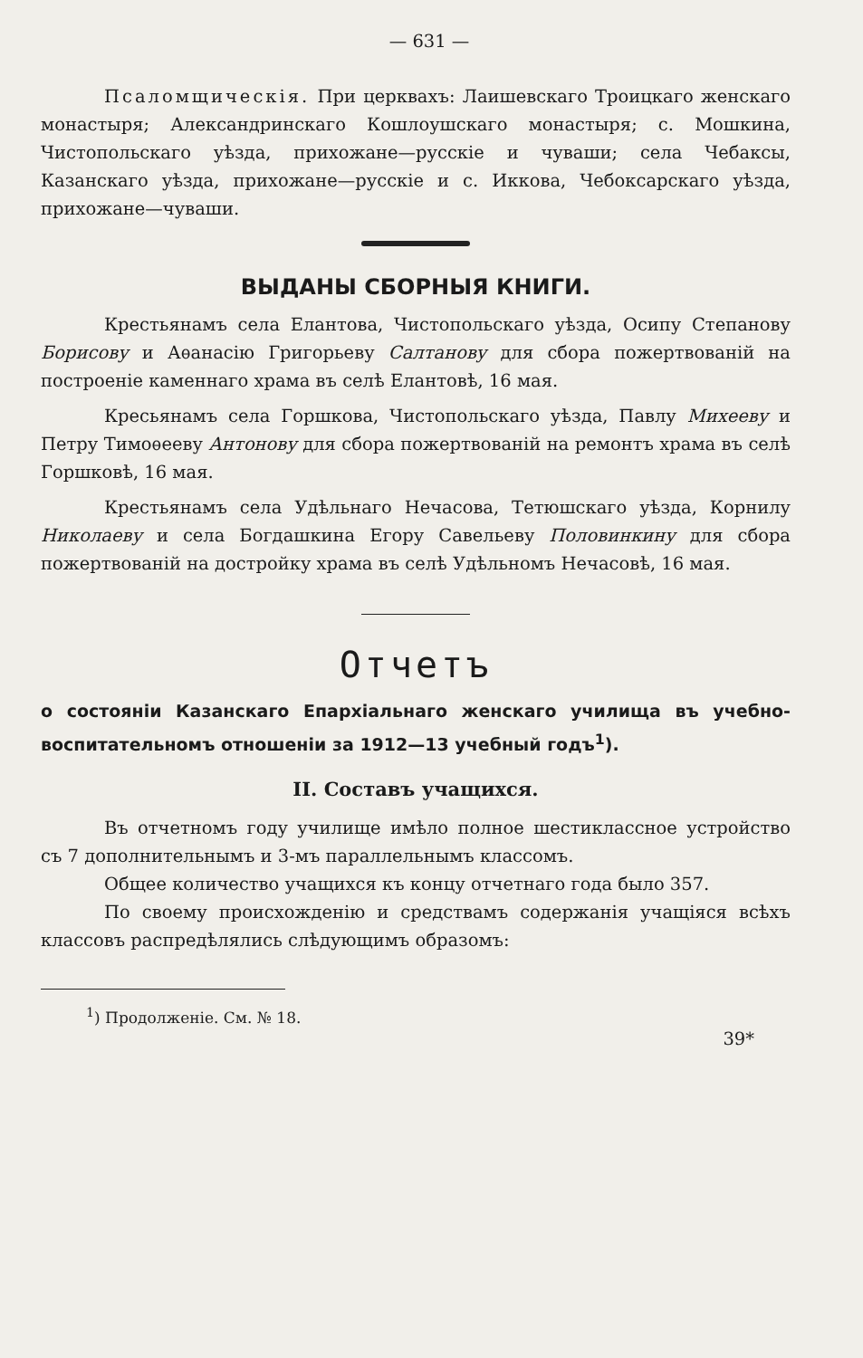— 631 —
Псаломщическія. При церквахъ: Лаишевскаго Троицкаго женскаго монастыря; Александринскаго Кошлоушскаго монастыря; с. Мошкина, Чистопольскаго уѣзда, прихожане—русскіе и чуваши; села Чебаксы, Казанскаго уѣзда, прихожане—русскіе и с. Иккова, Чебоксарскаго уѣзда, прихожане—чуваши.
ВЫДАНЫ СБОРНЫЯ КНИГИ.
Крестьянамъ села Елантова, Чистопольскаго уѣзда, Осипу Степанову Борисову и Аѳанасію Григорьеву Салтанову для сбора пожертвованій на построеніе каменнаго храма въ селѣ Елантовѣ, 16 мая.
Кресьянамъ села Горшкова, Чистопольскаго уѣзда, Павлу Михееву и Петру Тимоѳееву Антонову для сбора пожертвованій на ремонтъ храма въ селѣ Горшковѣ, 16 мая.
Крестьянамъ села Удѣльнаго Нечасова, Тетюшскаго уѣзда, Корнилу Николаеву и села Богдашкина Егору Савельеву Половинкину для сбора пожертвованій на достройку храма въ селѣ Удѣльномъ Нечасовѣ, 16 мая.
Отчетъ
о состояніи Казанскаго Епархіальнаго женскаго училища въ учебно-воспитательномъ отношеніи за 1912—13 учебный годъ<sup>1</sup>).
II. Составъ учащихся.
Въ отчетномъ году училище имѣло полное шестиклассное устройство съ 7 дополнительнымъ и 3-мъ параллельнымъ классомъ.
Общее количество учащихся къ концу отчетнаго года было 357.
По своему происхожденію и средствамъ содержанія учащіяся всѣхъ классовъ распредѣлялись слѣдующимъ образомъ:
<sup>1</sup>) Продолженіе. См. № 18.
39*